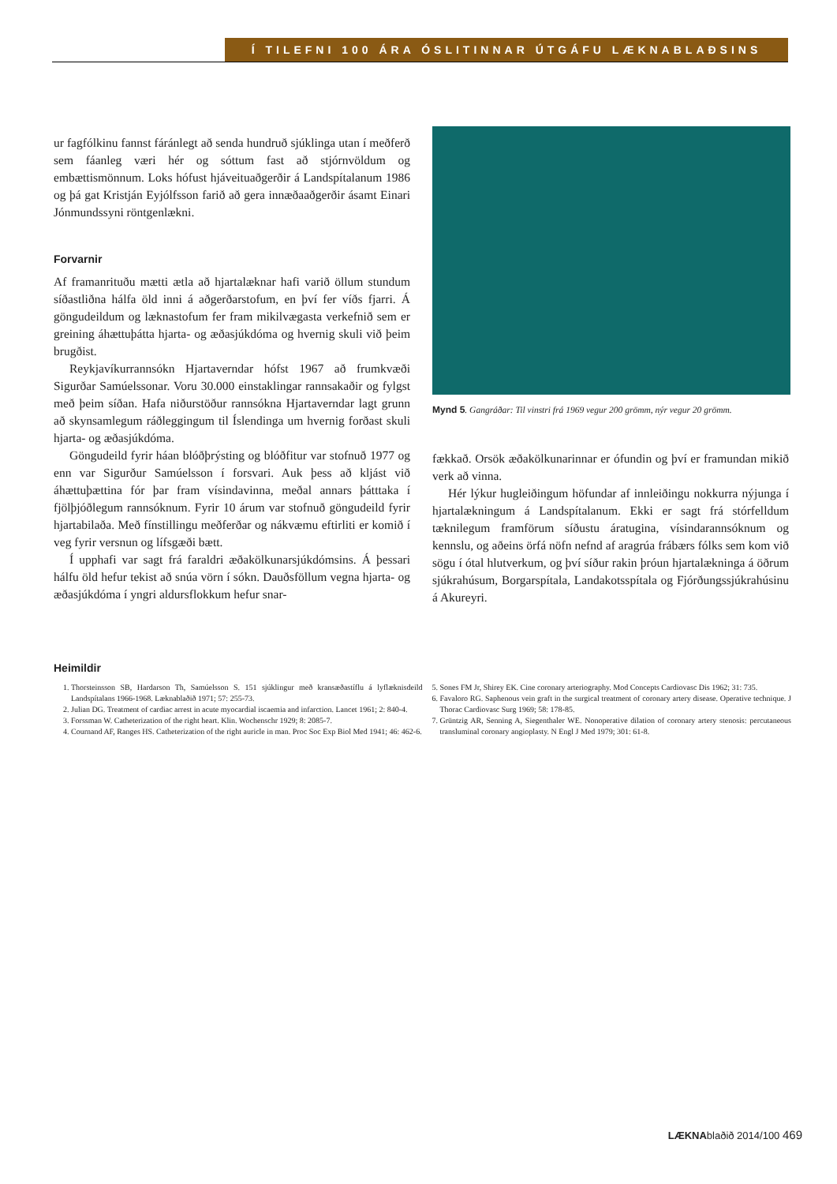Í TILEFNI 100 ÁRA ÓSLITINNAR ÚTGÁFU LÆKNABLAÐSINS
ur fagfólkinu fannst fáránlegt að senda hundruð sjúklinga utan í meðferð sem fáanleg væri hér og sóttum fast að stjórnvöldum og embættismönnum. Loks hófust hjáveituaðgerðir á Landspítalanum 1986 og þá gat Kristján Eyjólfsson farið að gera innæðaaðgerðir ásamt Einari Jónmundssyni röntgenlækni.
Forvarnir
Af framanrituðu mætti ætla að hjartalæknar hafi varið öllum stundum síðastliðna hálfa öld inni á aðgerðarstofum, en því fer víðs fjarri. Á göngudeildum og læknastofum fer fram mikilvægasta verkefnið sem er greining áhættuþátta hjarta- og æðasjúkdóma og hvernig skuli við þeim brugðist.
Reykjavíkurrannsókn Hjartaverndar hófst 1967 að frumkvæði Sigurðar Samúelssonar. Voru 30.000 einstaklingar rannsakaðir og fylgst með þeim síðan. Hafa niðurstöður rannsókna Hjartaverndar lagt grunn að skynsamlegum ráðleggingum til Íslendinga um hvernig forðast skuli hjarta- og æðasjúkdóma.
Göngudeild fyrir háan blóðþrýsting og blóðfitur var stofnuð 1977 og enn var Sigurður Samúelsson í forsvari. Auk þess að kljást við áhættuþættina fór þar fram vísindavinna, meðal annars þátttaka í fjölþjóðlegum rannsóknum. Fyrir 10 árum var stofnuð göngudeild fyrir hjartabilaða. Með fínstillingu meðferðar og nákvæmu eftirliti er komið í veg fyrir versnun og lífsgæði bætt.
Í upphafi var sagt frá faraldri æðakölkunarsjúkdómsins. Á þessari hálfu öld hefur tekist að snúa vörn í sókn. Dauðsföllum vegna hjarta- og æðasjúkdóma í yngri aldursflokkum hefur snar-
Mynd 5. Gangráðar: Til vinstri frá 1969 vegur 200 grömm, nýr vegur 20 grömm.
fækkað. Orsök æðakölkunarinnar er ófundin og því er framundan mikið verk að vinna.
Hér lýkur hugleiðingum höfundar af innleiðingu nokkurra nýjunga í hjartalækningum á Landspítalanum. Ekki er sagt frá stórfelldum tæknilegum framförum síðustu áratugina, vísindarannsóknum og kennslu, og aðeins örfá nöfn nefnd af aragrúa frábærs fólks sem kom við sögu í ótal hlutverkum, og því síður rakin þróun hjartalækninga á öðrum sjúkrahúsum, Borgarspítala, Landakotsspítala og Fjórðungssjúkrahúsinu á Akureyri.
Heimildir
1. Thorsteinsson SB, Hardarson Th, Samúelsson S. 151 sjúklingur með kransæðastíflu á lyflæknisdeild Landspítalans 1966-1968. Læknablaðið 1971; 57: 255-73.
2. Julian DG. Treatment of cardiac arrest in acute myocardial iscaemia and infarction. Lancet 1961; 2: 840-4.
3. Forssman W. Catheterization of the right heart. Klin. Wochenschr 1929; 8: 2085-7.
4. Cournand AF, Ranges HS. Catheterization of the right auricle in man. Proc Soc Exp Biol Med 1941; 46: 462-6.
5. Sones FM Jr, Shirey EK. Cine coronary arteriography. Mod Concepts Cardiovasc Dis 1962; 31: 735.
6. Favaloro RG. Saphenous vein graft in the surgical treatment of coronary artery disease. Operative technique. J Thorac Cardiovasc Surg 1969; 58: 178-85.
7. Grüntzig AR, Senning A, Siegenthaler WE. Nonoperative dilation of coronary artery stenosis: percutaneous transluminal coronary angioplasty. N Engl J Med 1979; 301: 61-8.
LÆKNAblaðið 2014/100 469